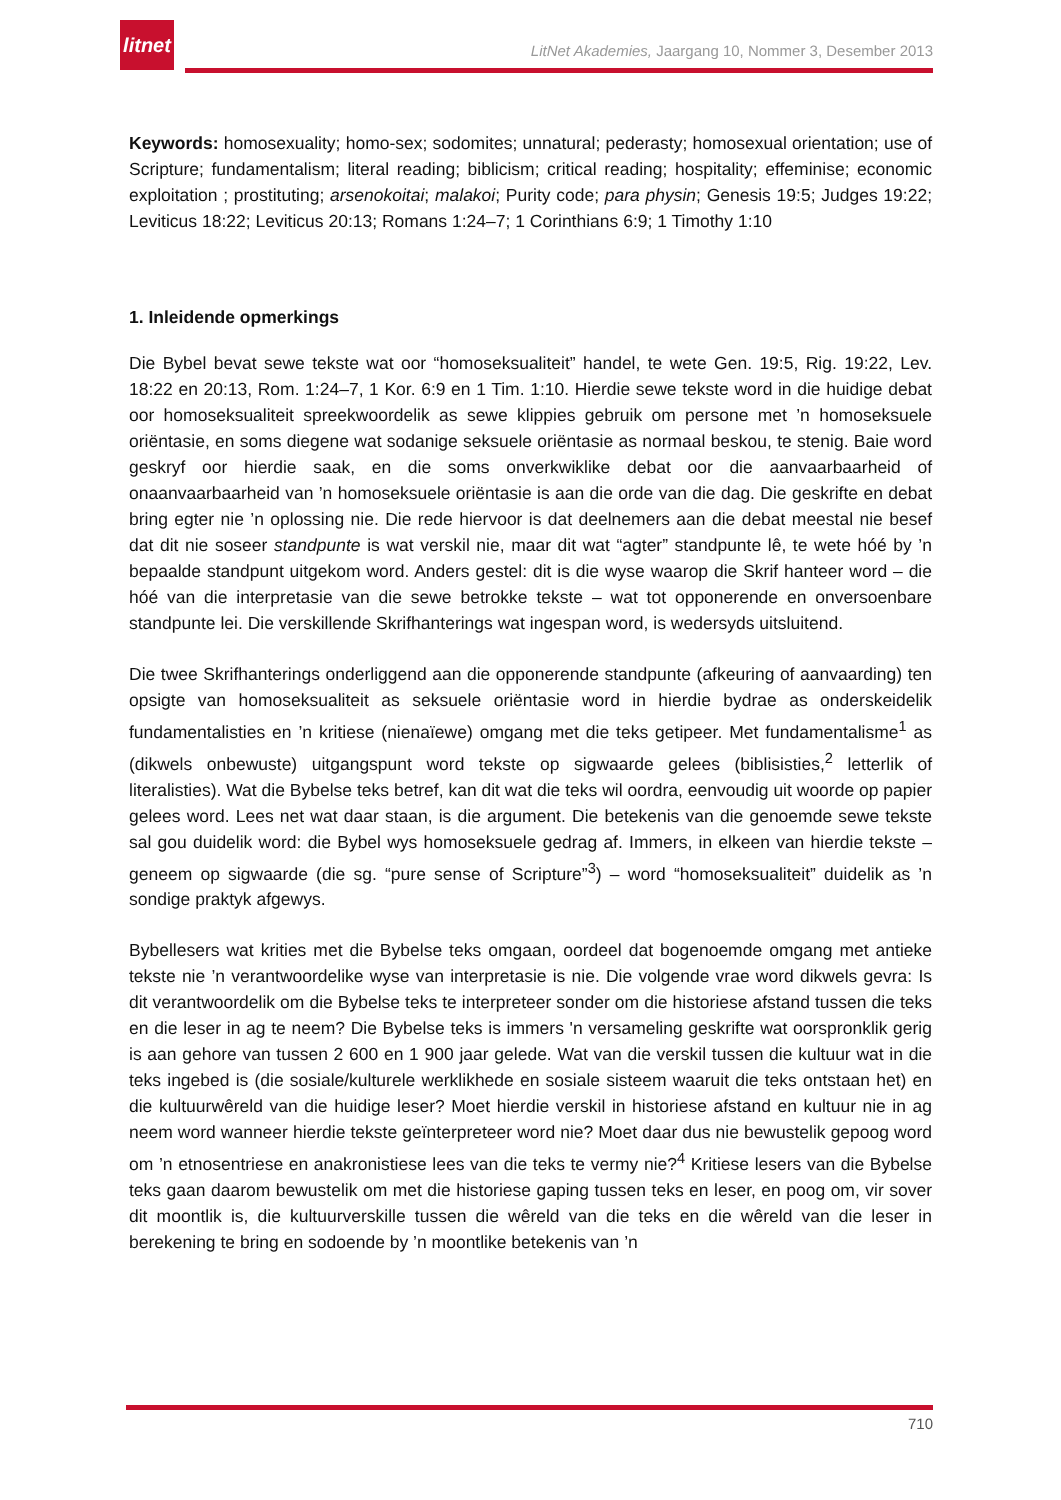litnet
LitNet Akademies, Jaargang 10, Nommer 3, Desember 2013
Keywords: homosexuality; homo-sex; sodomites; unnatural; pederasty; homosexual orientation; use of Scripture; fundamentalism; literal reading; biblicism; critical reading; hospitality; effeminise; economic exploitation ; prostituting; arsenokoitai; malakoi; Purity code; para physin; Genesis 19:5; Judges 19:22; Leviticus 18:22; Leviticus 20:13; Romans 1:24–7; 1 Corinthians 6:9; 1 Timothy 1:10
1. Inleidende opmerkings
Die Bybel bevat sewe tekste wat oor “homoseksualiteit” handel, te wete Gen. 19:5, Rig. 19:22, Lev. 18:22 en 20:13, Rom. 1:24–7, 1 Kor. 6:9 en 1 Tim. 1:10. Hierdie sewe tekste word in die huidige debat oor homoseksualiteit spreekwoordelik as sewe klippies gebruik om persone met ’n homoseksuele oriëntasie, en soms diegene wat sodanige seksuele oriëntasie as normaal beskou, te stenig. Baie word geskryf oor hierdie saak, en die soms onverkwiklike debat oor die aanvaarbaarheid of onaanvaarbaarheid van ’n homoseksuele oriëntasie is aan die orde van die dag. Die geskrifte en debat bring egter nie ’n oplossing nie. Die rede hiervoor is dat deelnemers aan die debat meestal nie besef dat dit nie soseer standpunte is wat verskil nie, maar dit wat “agter” standpunte lê, te wete hóé by ’n bepaalde standpunt uitgekom word. Anders gestel: dit is die wyse waarop die Skrif hanteer word – die hóé van die interpretasie van die sewe betrokke tekste – wat tot opponerende en onversoenbare standpunte lei. Die verskillende Skrifhanterings wat ingespan word, is wedersyds uitsluitend.
Die twee Skrifhanterings onderliggend aan die opponerende standpunte (afkeuring of aanvaarding) ten opsigte van homoseksualiteit as seksuele oriëntasie word in hierdie bydrae as onderskeidelik fundamentalisties en ’n kritiese (nienaïewe) omgang met die teks getipeer. Met fundamentalisme<sup>1</sup> as (dikwels onbewuste) uitgangspunt word tekste op sigwaarde gelees (biblisisties,<sup>2</sup> letterlik of literalisties). Wat die Bybelse teks betref, kan dit wat die teks wil oordra, eenvoudig uit woorde op papier gelees word. Lees net wat daar staan, is die argument. Die betekenis van die genoemde sewe tekste sal gou duidelik word: die Bybel wys homoseksuele gedrag af. Immers, in elkeen van hierdie tekste – geneem op sigwaarde (die sg. “pure sense of Scripture”<sup>3</sup>) – word “homoseksualiteit” duidelik as ’n sondige praktyk afgewys.
Bybellesers wat krities met die Bybelse teks omgaan, oordeel dat bogenoemde omgang met antieke tekste nie ’n verantwoordelike wyse van interpretasie is nie. Die volgende vrae word dikwels gevra: Is dit verantwoordelik om die Bybelse teks te interpreteer sonder om die historiese afstand tussen die teks en die leser in ag te neem? Die Bybelse teks is immers 'n versameling geskrifte wat oorspronklik gerig is aan gehore van tussen 2 600 en 1 900 jaar gelede. Wat van die verskil tussen die kultuur wat in die teks ingebed is (die sosiale/kulturele werklikhede en sosiale sisteem waaruit die teks ontstaan het) en die kultuurwêreld van die huidige leser? Moet hierdie verskil in historiese afstand en kultuur nie in ag neem word wanneer hierdie tekste geïnterpreteer word nie? Moet daar dus nie bewustelik gepoog word om ’n etnosentriese en anakronistiese lees van die teks te vermy nie?<sup>4</sup> Kritiese lesers van die Bybelse teks gaan daarom bewustelik om met die historiese gaping tussen teks en leser, en poog om, vir sover dit moontlik is, die kultuurverskille tussen die wêreld van die teks en die wêreld van die leser in berekening te bring en sodoende by ’n moontlike betekenis van ’n
710